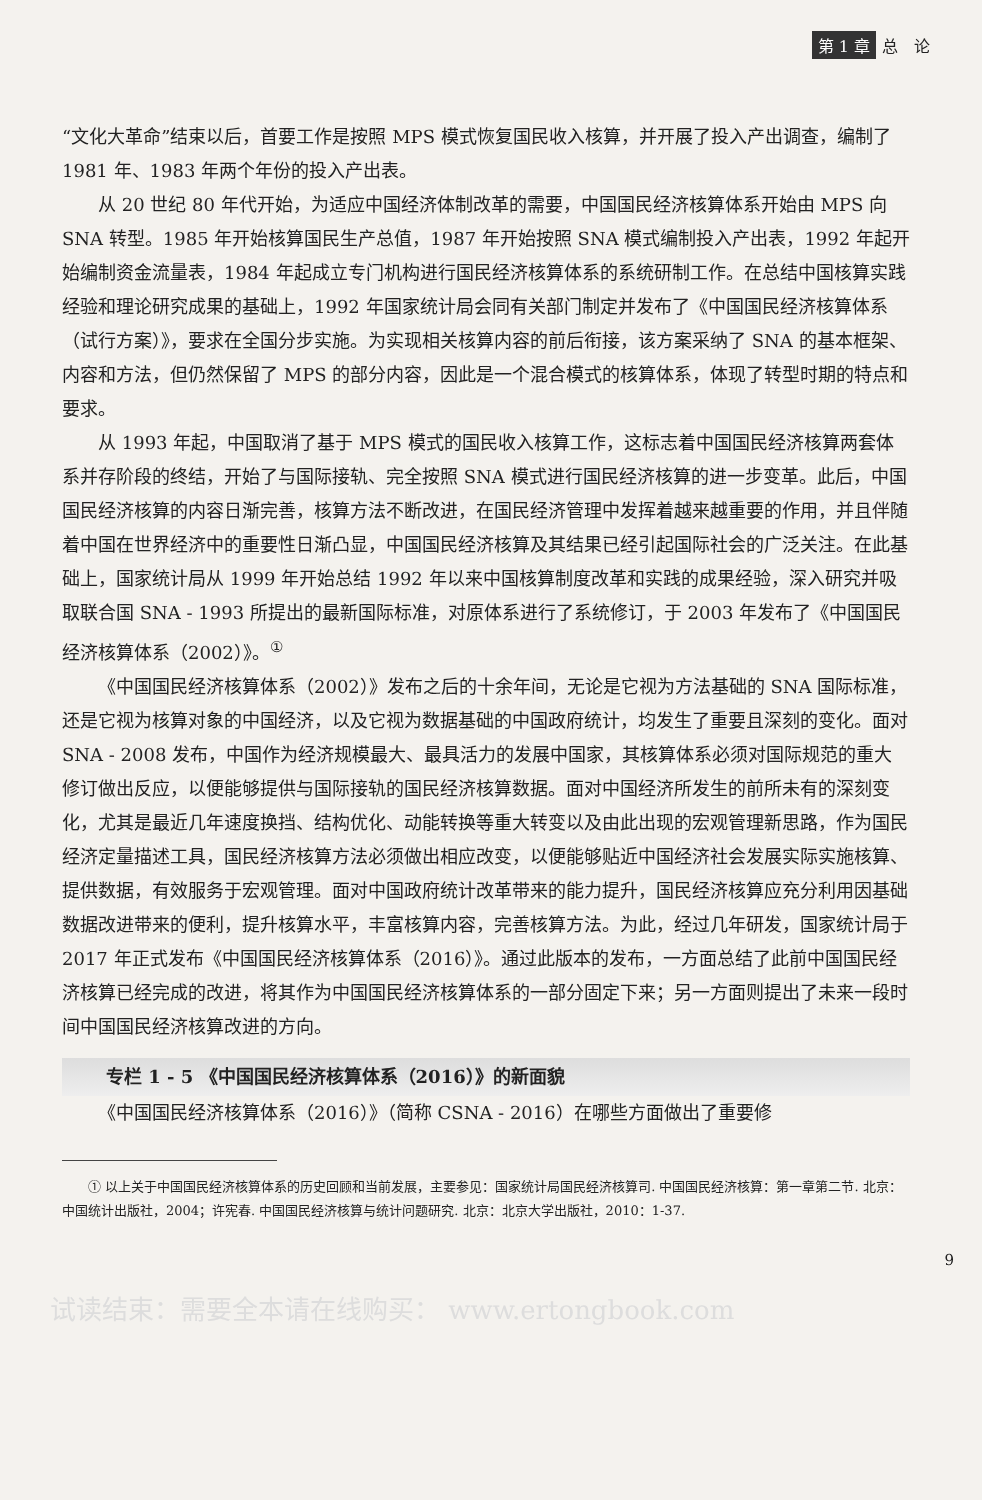第 1 章 总　论
“文化大革命”结束以后，首要工作是按照 MPS 模式恢复国民收入核算，并开展了投入产出调查，编制了 1981 年、1983 年两个年份的投入产出表。
从 20 世纪 80 年代开始，为适应中国经济体制改革的需要，中国国民经济核算体系开始由 MPS 向 SNA 转型。1985 年开始核算国民生产总值，1987 年开始按照 SNA 模式编制投入产出表，1992 年起开始编制资金流量表，1984 年起成立专门机构进行国民经济核算体系的系统研制工作。在总结中国核算实践经验和理论研究成果的基础上，1992 年国家统计局会同有关部门制定并发布了《中国国民经济核算体系（试行方案）》，要求在全国分步实施。为实现相关核算内容的前后衔接，该方案采纳了 SNA 的基本框架、内容和方法，但仍然保留了 MPS 的部分内容，因此是一个混合模式的核算体系，体现了转型时期的特点和要求。
从 1993 年起，中国取消了基于 MPS 模式的国民收入核算工作，这标志着中国国民经济核算两套体系并存阶段的终结，开始了与国际接轨、完全按照 SNA 模式进行国民经济核算的进一步变革。此后，中国国民经济核算的内容日渐完善，核算方法不断改进，在国民经济管理中发挥着越来越重要的作用，并且伴随着中国在世界经济中的重要性日渐凸显，中国国民经济核算及其结果已经引起国际社会的广泛关注。在此基础上，国家统计局从 1999 年开始总结 1992 年以来中国核算制度改革和实践的成果经验，深入研究并吸取联合国 SNA - 1993 所提出的最新国际标准，对原体系进行了系统修订，于 2003 年发布了《中国国民经济核算体系（2002）》。<sup>①</sup>
《中国国民经济核算体系（2002）》发布之后的十余年间，无论是它视为方法基础的 SNA 国际标准，还是它视为核算对象的中国经济，以及它视为数据基础的中国政府统计，均发生了重要且深刻的变化。面对 SNA - 2008 发布，中国作为经济规模最大、最具活力的发展中国家，其核算体系必须对国际规范的重大修订做出反应，以便能够提供与国际接轨的国民经济核算数据。面对中国经济所发生的前所未有的深刻变化，尤其是最近几年速度换挡、结构优化、动能转换等重大转变以及由此出现的宏观管理新思路，作为国民经济定量描述工具，国民经济核算方法必须做出相应改变，以便能够贴近中国经济社会发展实际实施核算、提供数据，有效服务于宏观管理。面对中国政府统计改革带来的能力提升，国民经济核算应充分利用因基础数据改进带来的便利，提升核算水平，丰富核算内容，完善核算方法。为此，经过几年研发，国家统计局于 2017 年正式发布《中国国民经济核算体系（2016）》。通过此版本的发布，一方面总结了此前中国国民经济核算已经完成的改进，将其作为中国国民经济核算体系的一部分固定下来；另一方面则提出了未来一段时间中国国民经济核算改进的方向。
专栏 1 - 5 《中国国民经济核算体系（2016）》的新面貌
《中国国民经济核算体系（2016）》（简称 CSNA - 2016）在哪些方面做出了重要修
① 以上关于中国国民经济核算体系的历史回顾和当前发展，主要参见：国家统计局国民经济核算司. 中国国民经济核算：第一章第二节. 北京：中国统计出版社，2004；许宪春. 中国国民经济核算与统计问题研究. 北京：北京大学出版社，2010：1-37.
9
试读结束：需要全本请在线购买： www.ertongbook.com